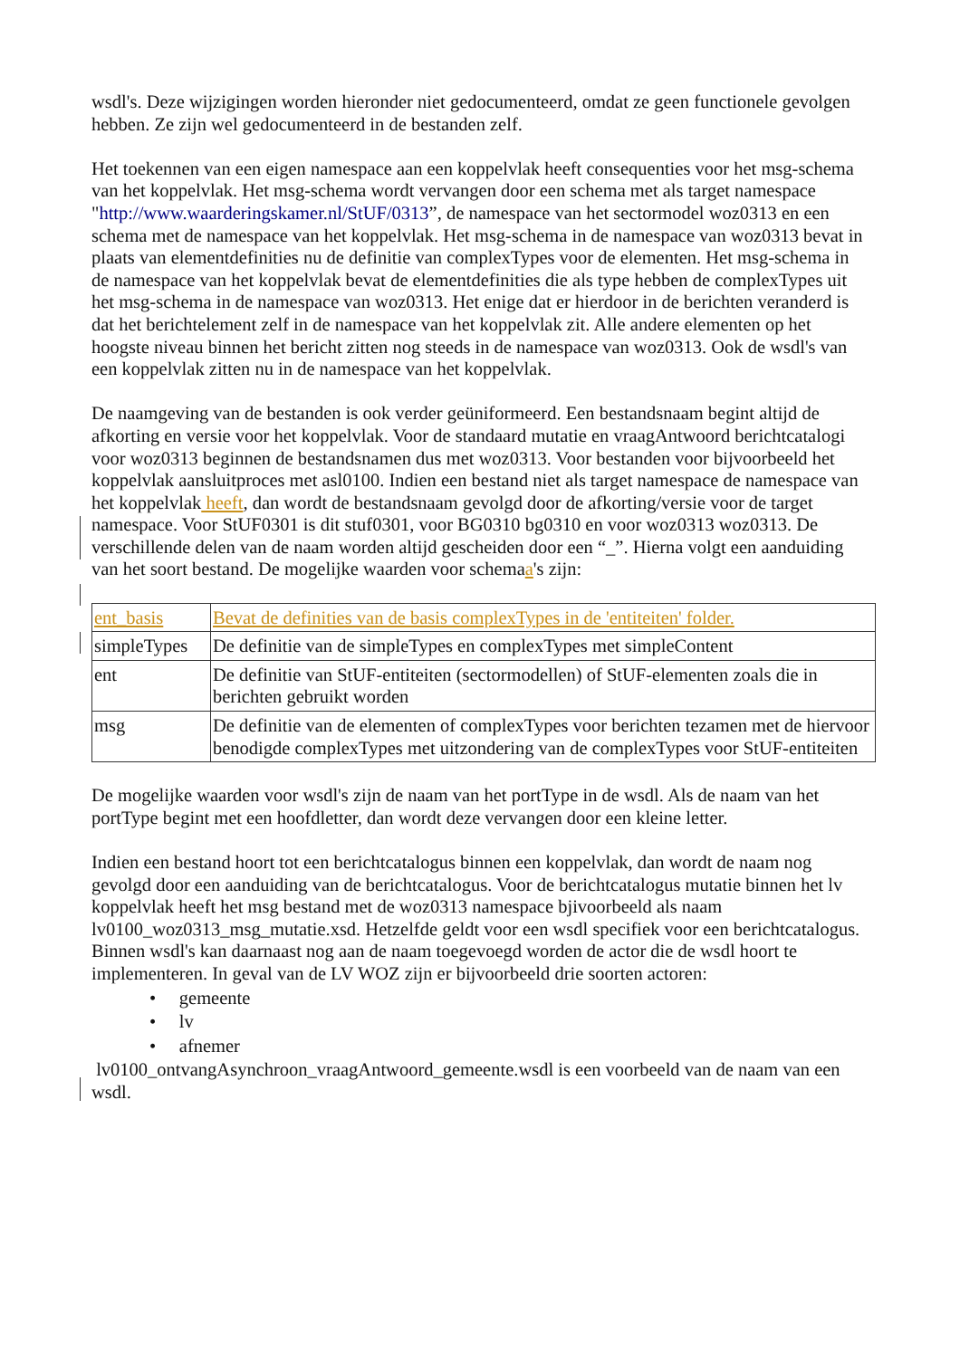wsdl's. Deze wijzigingen worden hieronder niet gedocumenteerd, omdat ze geen functionele gevolgen hebben. Ze zijn wel gedocumenteerd in de bestanden zelf.
Het toekennen van een eigen namespace aan een koppelvlak heeft consequenties voor het msg-schema van het koppelvlak. Het msg-schema wordt vervangen door een schema met als target namespace "http://www.waarderingskamer.nl/StUF/0313”, de namespace van het sectormodel woz0313 en een schema met de namespace van het koppelvlak. Het msg-schema in de namespace van woz0313 bevat in plaats van elementdefinities nu de definitie van complexTypes voor de elementen. Het msg-schema in de namespace van het koppelvlak bevat de elementdefinities die als type hebben de complexTypes uit het msg-schema in de namespace van woz0313. Het enige dat er hierdoor in de berichten veranderd is dat het berichtelement zelf in de namespace van het koppelvlak zit. Alle andere elementen op het hoogste niveau binnen het bericht zitten nog steeds in de namespace van woz0313. Ook de wsdl's van een koppelvlak zitten nu in de namespace van het koppelvlak.
De naamgeving van de bestanden is ook verder geüniformeerd. Een bestandsnaam begint altijd de afkorting en versie voor het koppelvlak. Voor de standaard mutatie en vraagAntwoord berichtcatalogi voor woz0313 beginnen de bestandsnamen dus met woz0313. Voor bestanden voor bijvoorbeeld het koppelvlak aansluitproces met asl0100. Indien een bestand niet als target namespace de namespace van het koppelvlak heeft, dan wordt de bestandsnaam gevolgd door de afkorting/versie voor de target namespace. Voor StUF0301 is dit stuf0301, voor BG0310 bg0310 en voor woz0313 woz0313. De verschillende delen van de naam worden altijd gescheiden door een “_”. Hierna volgt een aanduiding van het soort bestand. De mogelijke waarden voor schemaa's zijn:
| ent_basis | Bevat de definities van de basis complexTypes in de 'entiteiten' folder. |
| simpleTypes | De definitie van de simpleTypes en complexTypes met simpleContent |
| ent | De definitie van StUF-entiteiten (sectormodellen) of StUF-elementen zoals die in berichten gebruikt worden |
| msg | De definitie van de elementen of complexTypes voor berichten tezamen met de hiervoor benodigde complexTypes met uitzondering van de complexTypes voor StUF-entiteiten |
De mogelijke waarden voor wsdl's zijn de naam van het portType in de wsdl. Als de naam van het portType begint met een hoofdletter, dan wordt deze vervangen door een kleine letter.
Indien een bestand hoort tot een berichtcatalogus binnen een koppelvlak, dan wordt de naam nog gevolgd door een aanduiding van de berichtcatalogus. Voor de berichtcatalogus mutatie binnen het lv koppelvlak heeft het msg bestand met de woz0313 namespace bjivoorbeeld als naam lv0100_woz0313_msg_mutatie.xsd. Hetzelfde geldt voor een wsdl specifiek voor een berichtcatalogus. Binnen wsdl's kan daarnaast nog aan de naam toegevoegd worden de actor die de wsdl hoort te implementeren. In geval van de LV WOZ zijn er bijvoorbeeld drie soorten actoren:
• gemeente
• lv
• afnemer
lv0100_ontvangAsynchroon_vraagAntwoord_gemeente.wsdl is een voorbeeld van de naam van een wsdl.